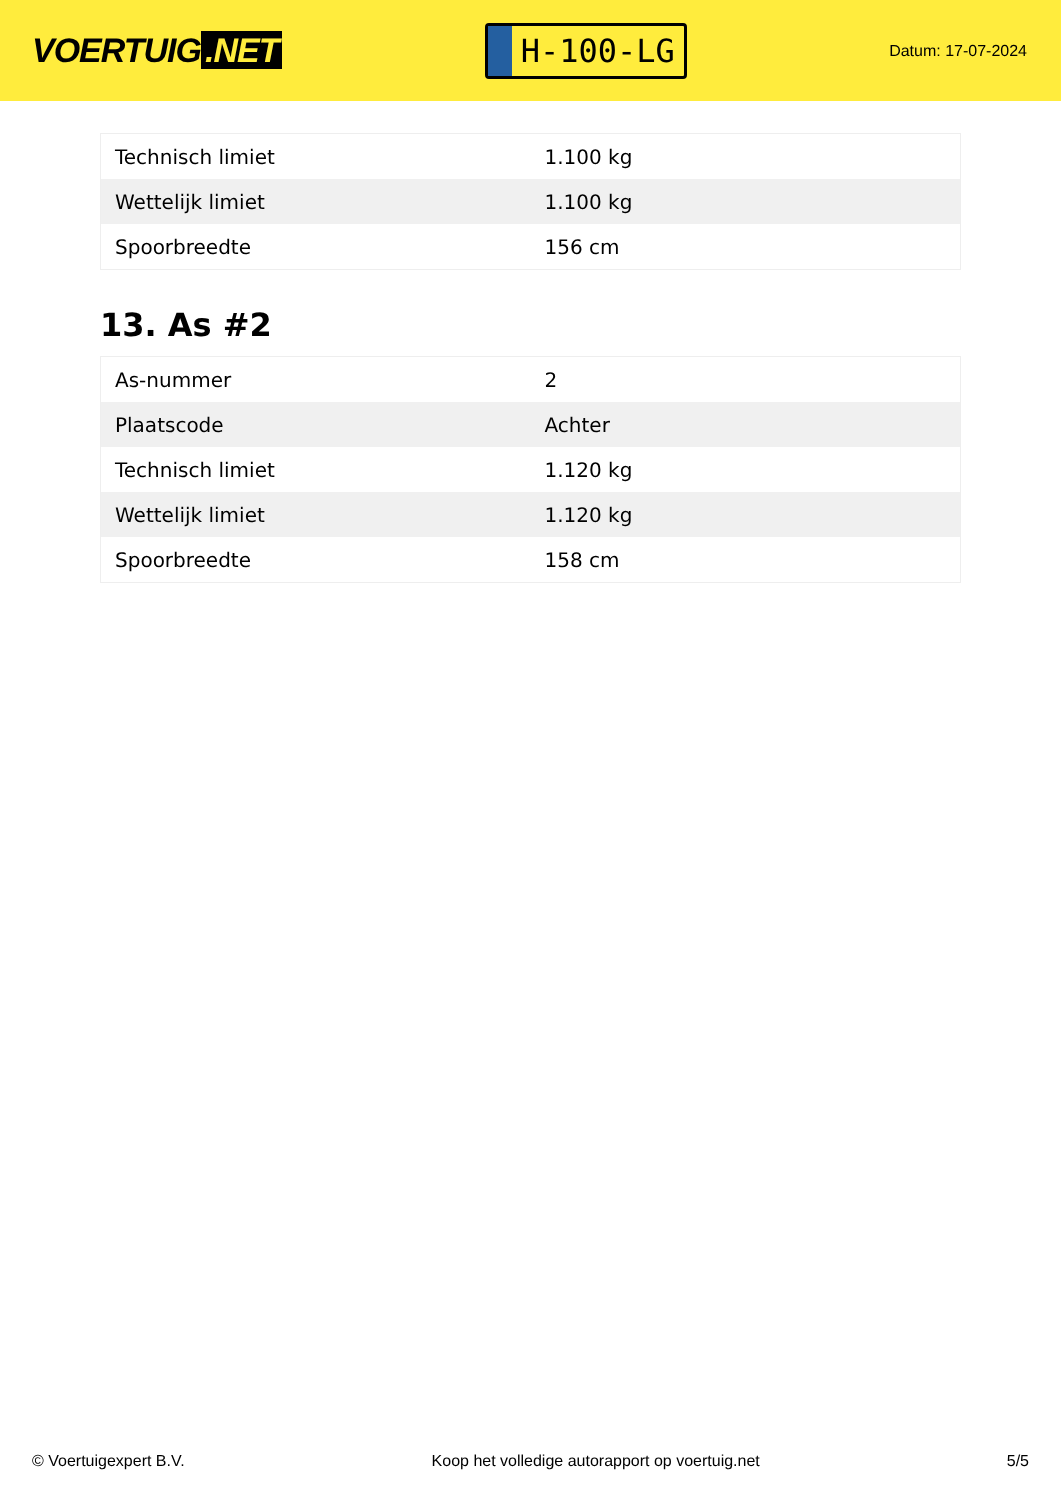VOERTUIG.NET
H-100-LG
Datum: 17-07-2024
| Technisch limiet | 1.100 kg |
| Wettelijk limiet | 1.100 kg |
| Spoorbreedte | 156 cm |
13. As #2
| As-nummer | 2 |
| Plaatscode | Achter |
| Technisch limiet | 1.120 kg |
| Wettelijk limiet | 1.120 kg |
| Spoorbreedte | 158 cm |
© Voertuigexpert B.V. Koop het volledige autorapport op voertuig.net 5/5